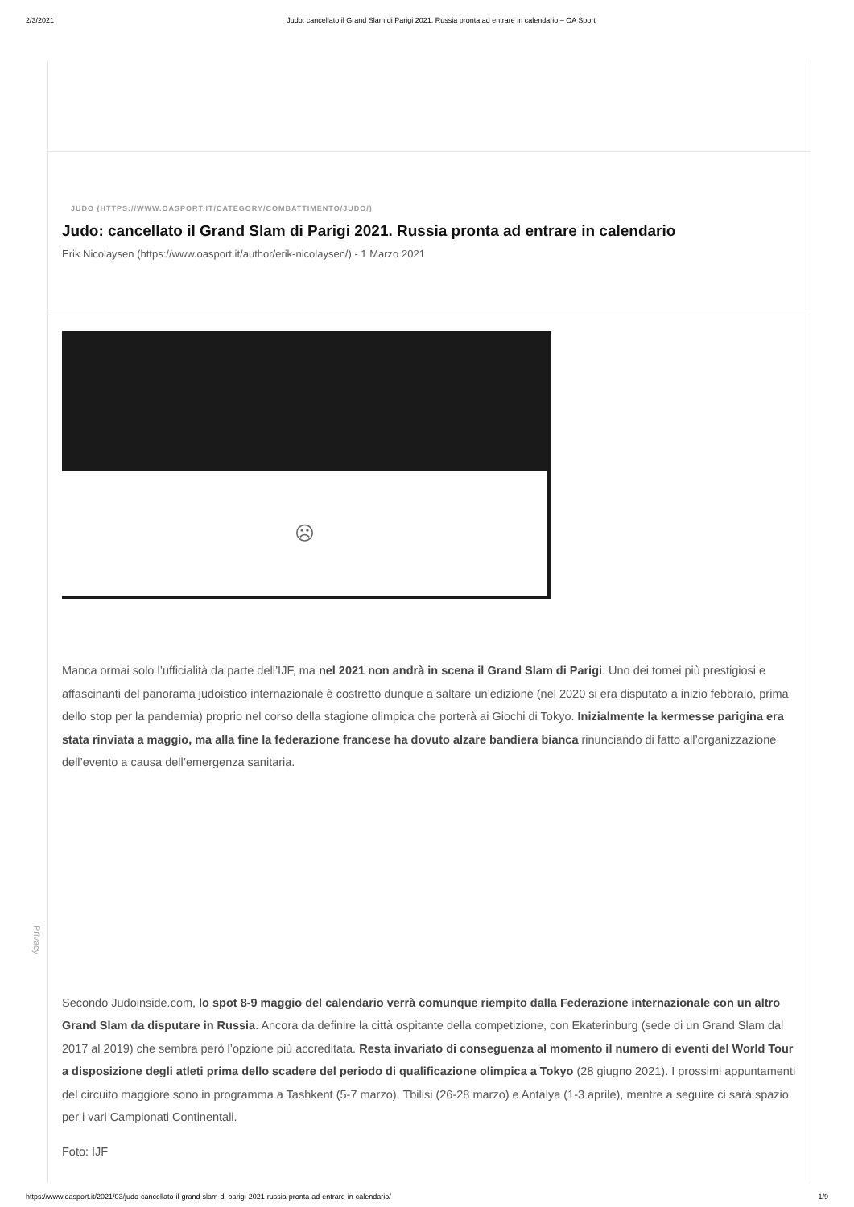2/3/2021 Judo: cancellato il Grand Slam di Parigi 2021. Russia pronta ad entrare in calendario – OA Sport
JUDO (HTTPS://WWW.OASPORT.IT/CATEGORY/COMBATTIMENTO/JUDO/)
Judo: cancellato il Grand Slam di Parigi 2021. Russia pronta ad entrare in calendario
Erik Nicolaysen (https://www.oasport.it/author/erik-nicolaysen/) - 1 Marzo 2021
☹
Manca ormai solo l’ufficialità da parte dell’IJF, ma nel 2021 non andrà in scena il Grand Slam di Parigi. Uno dei tornei più prestigiosi e affascinanti del panorama judoistico internazionale è costretto dunque a saltare un’edizione (nel 2020 si era disputato a inizio febbraio, prima dello stop per la pandemia) proprio nel corso della stagione olimpica che porterà ai Giochi di Tokyo. Inizialmente la kermesse parigina era stata rinviata a maggio, ma alla fine la federazione francese ha dovuto alzare bandiera bianca rinunciando di fatto all’organizzazione dell’evento a causa dell’emergenza sanitaria.
Secondo Judoinside.com, lo spot 8-9 maggio del calendario verrà comunque riempito dalla Federazione internazionale con un altro Grand Slam da disputare in Russia. Ancora da definire la città ospitante della competizione, con Ekaterinburg (sede di un Grand Slam dal 2017 al 2019) che sembra però l’opzione più accreditata. Resta invariato di conseguenza al momento il numero di eventi del World Tour a disposizione degli atleti prima dello scadere del periodo di qualificazione olimpica a Tokyo (28 giugno 2021). I prossimi appuntamenti del circuito maggiore sono in programma a Tashkent (5-7 marzo), Tbilisi (26-28 marzo) e Antalya (1-3 aprile), mentre a seguire ci sarà spazio per i vari Campionati Continentali.
Foto: IJF
Privacy
https://www.oasport.it/2021/03/judo-cancellato-il-grand-slam-di-parigi-2021-russia-pronta-ad-entrare-in-calendario/ 1/9